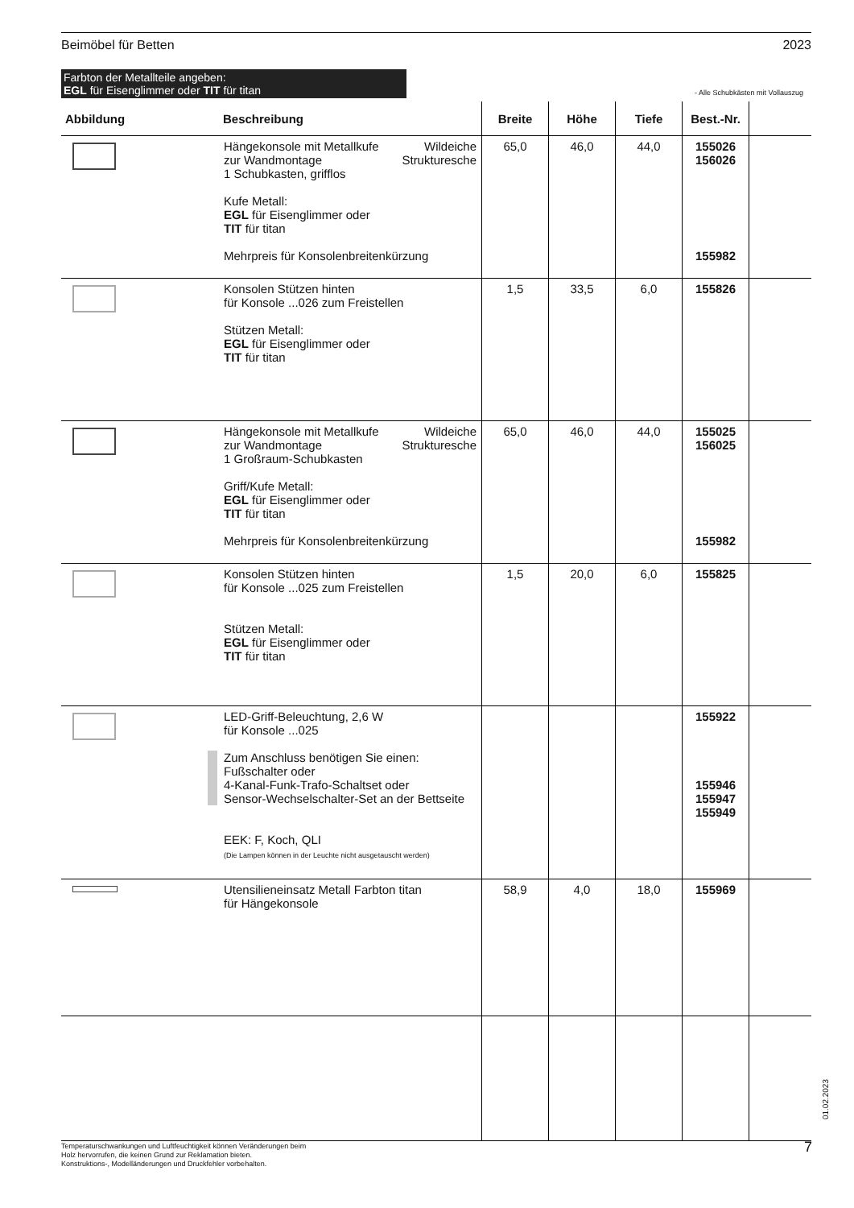Beimöbel für Betten 2023
Farbton der Metallteile angeben:
EGL für Eisenglimmer oder TIT für titan
- Alle Schubkästen mit Vollauszug
| Abbildung | Beschreibung | Breite | Höhe | Tiefe | Best.-Nr. | |
| --- | --- | --- | --- | --- | --- | --- |
| | Hängekonsole mit Metallkufe Wildeiche zur Wandmontage Strukturesche 1 Schubkasten, grifflos Kufe Metall: EGL für Eisenglimmer oder TIT für titan Mehrpreis für Konsolenbreitenkürzung | 65,0 | 46,0 | 44,0 | 155026 156026 155982 | |
| | Konsolen Stützen hinten für Konsole ...026 zum Freistellen Stützen Metall: EGL für Eisenglimmer oder TIT für titan | 1,5 | 33,5 | 6,0 | 155826 | |
| | Hängekonsole mit Metallkufe Wildeiche zur Wandmontage Strukturesche 1 Großraum-Schubkasten Griff/Kufe Metall: EGL für Eisenglimmer oder TIT für titan Mehrpreis für Konsolenbreitenkürzung | 65,0 | 46,0 | 44,0 | 155025 156025 155982 | |
| | Konsolen Stützen hinten für Konsole ...025 zum Freistellen Stützen Metall: EGL für Eisenglimmer oder TIT für titan | 1,5 | 20,0 | 6,0 | 155825 | |
| | LED-Griff-Beleuchtung, 2,6 W für Konsole ...025 Zum Anschluss benötigen Sie einen: Fußschalter oder 4-Kanal-Funk-Trafo-Schaltset oder Sensor-Wechselschalter-Set an der Bettseite EEK: F, Koch, QLI (Die Lampen können in der Leuchte nicht ausgetauscht werden) | | | | 155922 155946 155947 155949 | |
| | Utensilieneinsatz Metall Farbton titan für Hängekonsole | 58,9 | 4,0 | 18,0 | 155969 | |
01.02.2023
Temperaturschwankungen und Luftfeuchtigkeit können Veränderungen beim
Holz hervorrufen, die keinen Grund zur Reklamation bieten.
Konstruktions-, Modelländerungen und Druckfehler vorbehalten.
7